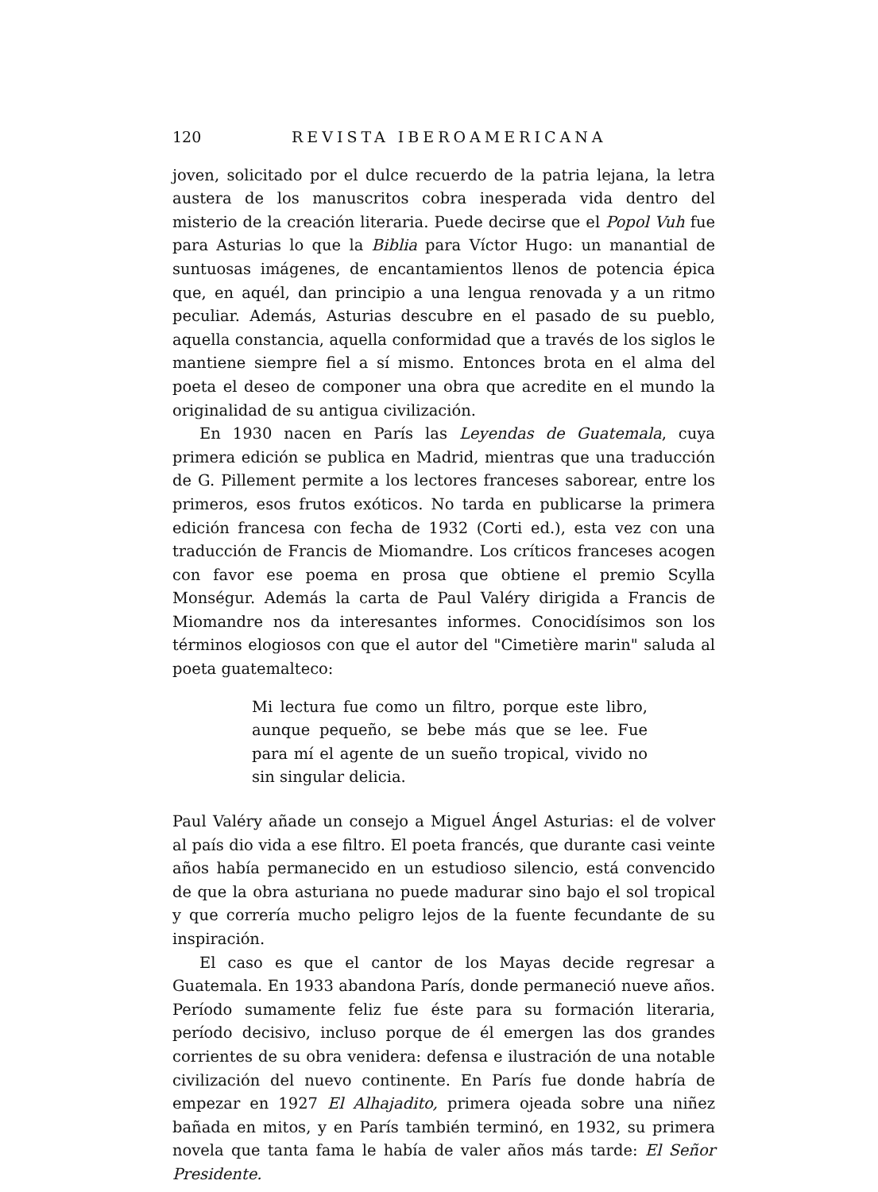120 REVISTA IBEROAMERICANA
joven, solicitado por el dulce recuerdo de la patria lejana, la letra austera de los manuscritos cobra inesperada vida dentro del misterio de la creación literaria. Puede decirse que el Popol Vuh fue para Asturias lo que la Biblia para Víctor Hugo: un manantial de suntuosas imágenes, de encantamientos llenos de potencia épica que, en aquél, dan principio a una lengua renovada y a un ritmo peculiar. Además, Asturias descubre en el pasado de su pueblo, aquella constancia, aquella conformidad que a través de los siglos le mantiene siempre fiel a sí mismo. Entonces brota en el alma del poeta el deseo de componer una obra que acredite en el mundo la originalidad de su antigua civilización.
En 1930 nacen en París las Leyendas de Guatemala, cuya primera edición se publica en Madrid, mientras que una traducción de G. Pillement permite a los lectores franceses saborear, entre los primeros, esos frutos exóticos. No tarda en publicarse la primera edición francesa con fecha de 1932 (Corti ed.), esta vez con una traducción de Francis de Miomandre. Los críticos franceses acogen con favor ese poema en prosa que obtiene el premio Scylla Monségur. Además la carta de Paul Valéry dirigida a Francis de Miomandre nos da interesantes informes. Conocidísimos son los términos elogiosos con que el autor del "Cimetière marin" saluda al poeta guatemalteco:
Mi lectura fue como un filtro, porque este libro, aunque pequeño, se bebe más que se lee. Fue para mí el agente de un sueño tropical, vivido no sin singular delicia.
Paul Valéry añade un consejo a Miguel Ángel Asturias: el de volver al país dio vida a ese filtro. El poeta francés, que durante casi veinte años había permanecido en un estudioso silencio, está convencido de que la obra asturiana no puede madurar sino bajo el sol tropical y que correría mucho peligro lejos de la fuente fecundante de su inspiración.
El caso es que el cantor de los Mayas decide regresar a Guatemala. En 1933 abandona París, donde permaneció nueve años. Período sumamente feliz fue éste para su formación literaria, período decisivo, incluso porque de él emergen las dos grandes corrientes de su obra venidera: defensa e ilustración de una notable civilización del nuevo continente. En París fue donde habría de empezar en 1927 El Alhajadito, primera ojeada sobre una niñez bañada en mitos, y en París también terminó, en 1932, su primera novela que tanta fama le había de valer años más tarde: El Señor Presidente.